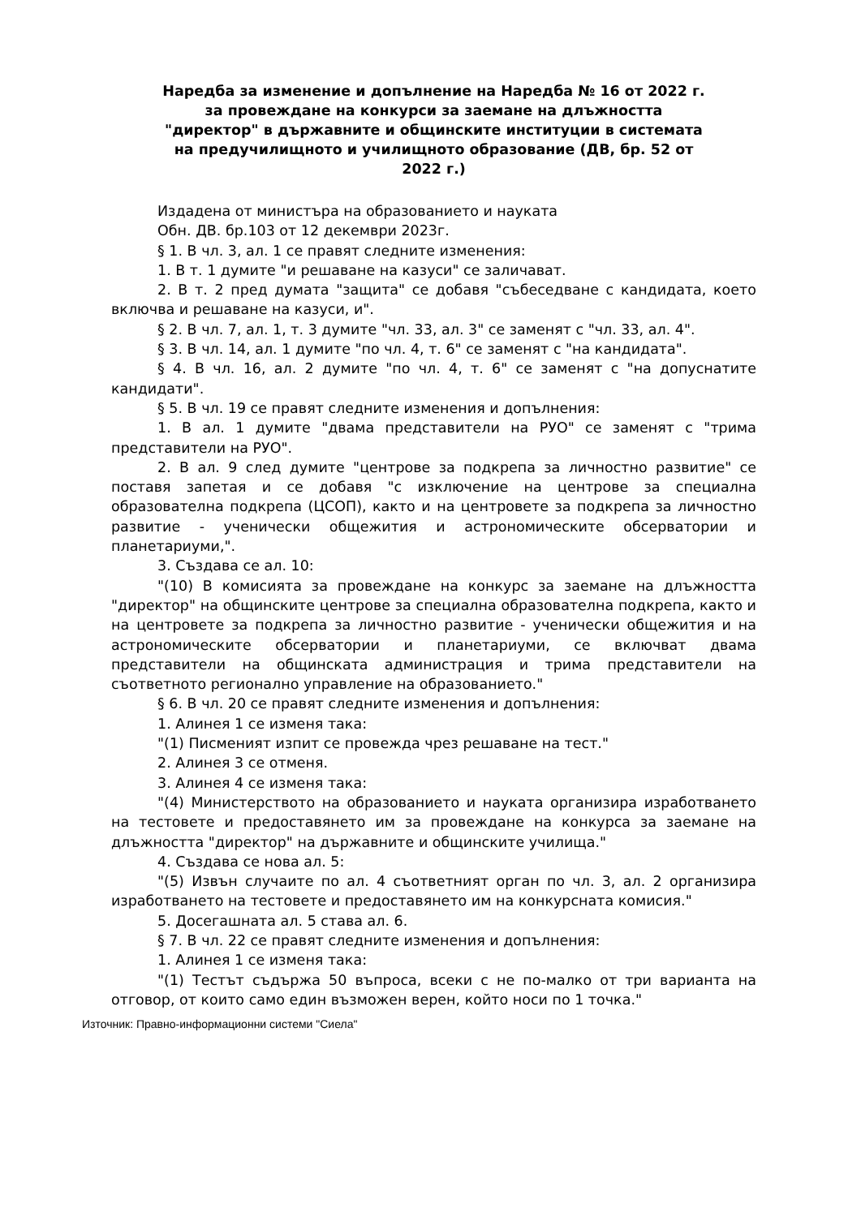Наредба за изменение и допълнение на Наредба № 16 от 2022 г.
за провеждане на конкурси за заемане на длъжността
"директор" в държавните и общинските институции в системата
на предучилищното и училищното образование (ДВ, бр. 52 от
2022 г.)
Издадена от министъра на образованието и науката
Обн. ДВ. бр.103 от 12 декември 2023г.
§ 1. В чл. 3, ал. 1 се правят следните изменения:
1. В т. 1 думите "и решаване на казуси" се заличават.
2. В т. 2 пред думата "защита" се добавя "събеседване с кандидата, което включва и решаване на казуси, и".
§ 2. В чл. 7, ал. 1, т. 3 думите "чл. 33, ал. 3" се заменят с "чл. 33, ал. 4".
§ 3. В чл. 14, ал. 1 думите "по чл. 4, т. 6" се заменят с "на кандидата".
§ 4. В чл. 16, ал. 2 думите "по чл. 4, т. 6" се заменят с "на допуснатите кандидати".
§ 5. В чл. 19 се правят следните изменения и допълнения:
1. В ал. 1 думите "двама представители на РУО" се заменят с "трима представители на РУО".
2. В ал. 9 след думите "центрове за подкрепа за личностно развитие" се поставя запетая и се добавя "с изключение на центрове за специална образователна подкрепа (ЦСОП), както и на центровете за подкрепа за личностно развитие - ученически общежития и астрономическите обсерватории и планетариуми,".
3. Създава се ал. 10:
"(10) В комисията за провеждане на конкурс за заемане на длъжността "директор" на общинските центрове за специална образователна подкрепа, както и на центровете за подкрепа за личностно развитие - ученически общежития и на астрономическите обсерватории и планетариуми, се включват двама представители на общинската администрация и трима представители на съответното регионално управление на образованието."
§ 6. В чл. 20 се правят следните изменения и допълнения:
1. Алинея 1 се изменя така:
"(1) Писменият изпит се провежда чрез решаване на тест."
2. Алинея 3 се отменя.
3. Алинея 4 се изменя така:
"(4) Министерството на образованието и науката организира изработването на тестовете и предоставянето им за провеждане на конкурса за заемане на длъжността "директор" на държавните и общинските училища."
4. Създава се нова ал. 5:
"(5) Извън случаите по ал. 4 съответният орган по чл. 3, ал. 2 организира изработването на тестовете и предоставянето им на конкурсната комисия."
5. Досегашната ал. 5 става ал. 6.
§ 7. В чл. 22 се правят следните изменения и допълнения:
1. Алинея 1 се изменя така:
"(1) Тестът съдържа 50 въпроса, всеки с не по-малко от три варианта на отговор, от които само един възможен верен, който носи по 1 точка."
Източник: Правно-информационни системи "Сиела"